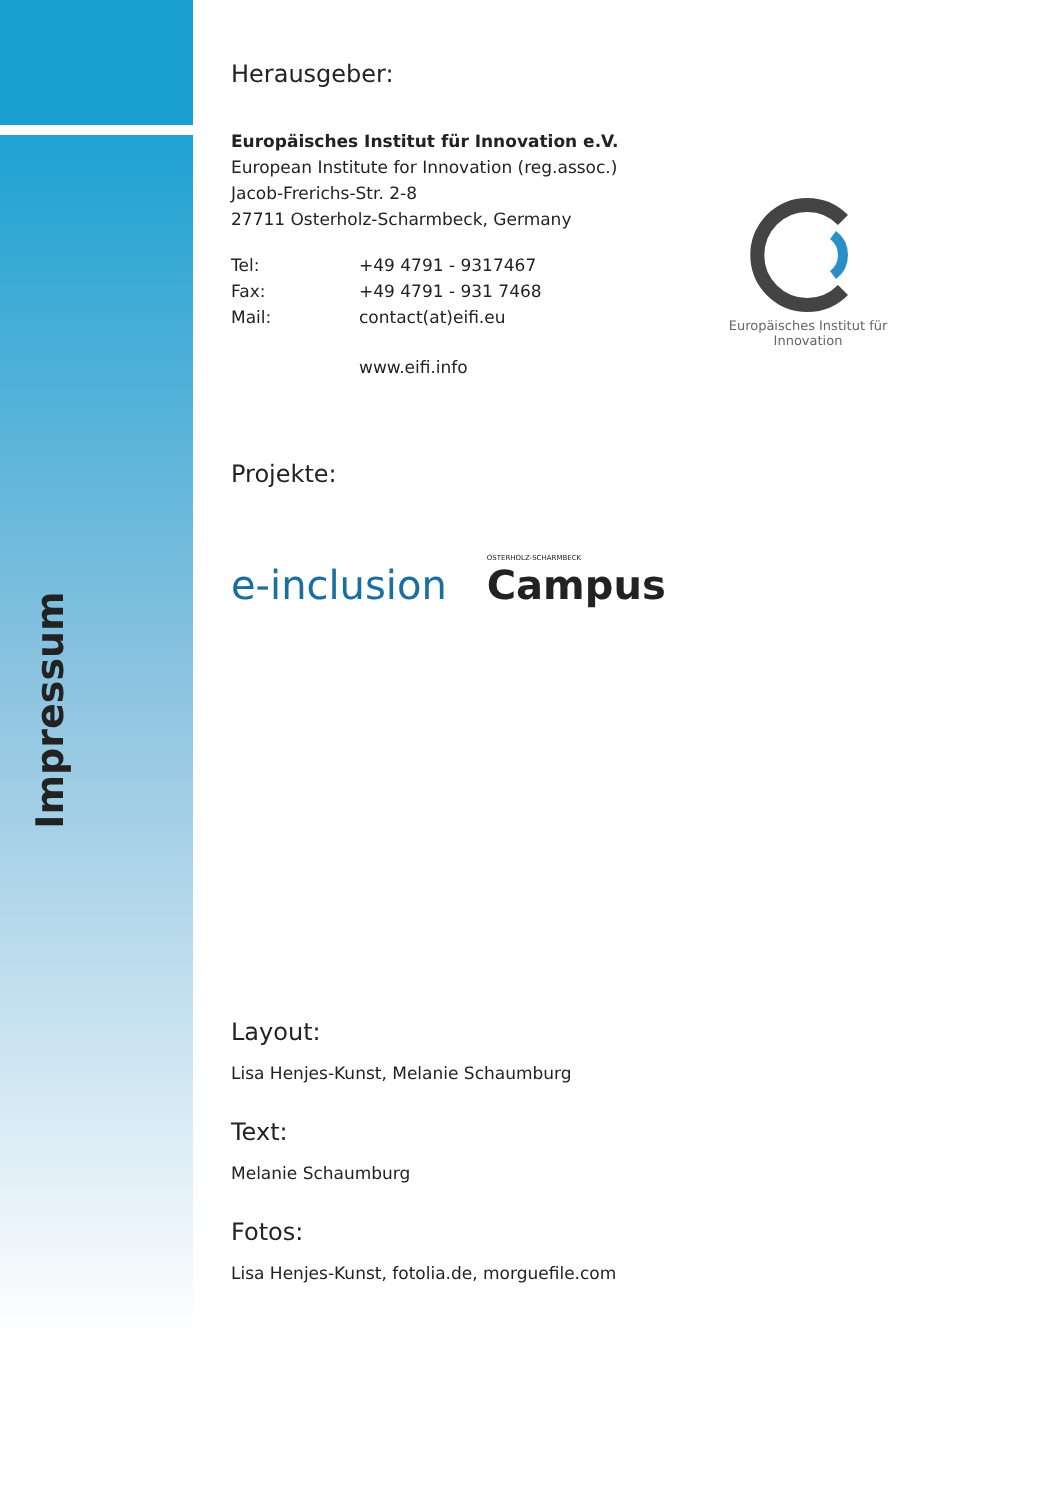Impressum
Europäisches Institut für Innovation
Herausgeber:
Europäisches Institut für Innovation e.V.
European Institute for Innovation (reg.assoc.)
Jacob-Frerichs-Str. 2-8
27711 Osterholz-Scharmbeck, Germany
Tel: +49 4791 - 9317467
Fax: +49 4791 - 931 7468
Mail: contact(at)eifi.eu
www.eifi.info
Projekte:
e-inclusion
OSTERHOLZ-SCHARMBECK
Campus
Layout:
Lisa Henjes-Kunst, Melanie Schaumburg
Text:
Melanie Schaumburg
Fotos:
Lisa Henjes-Kunst, fotolia.de, morguefile.com